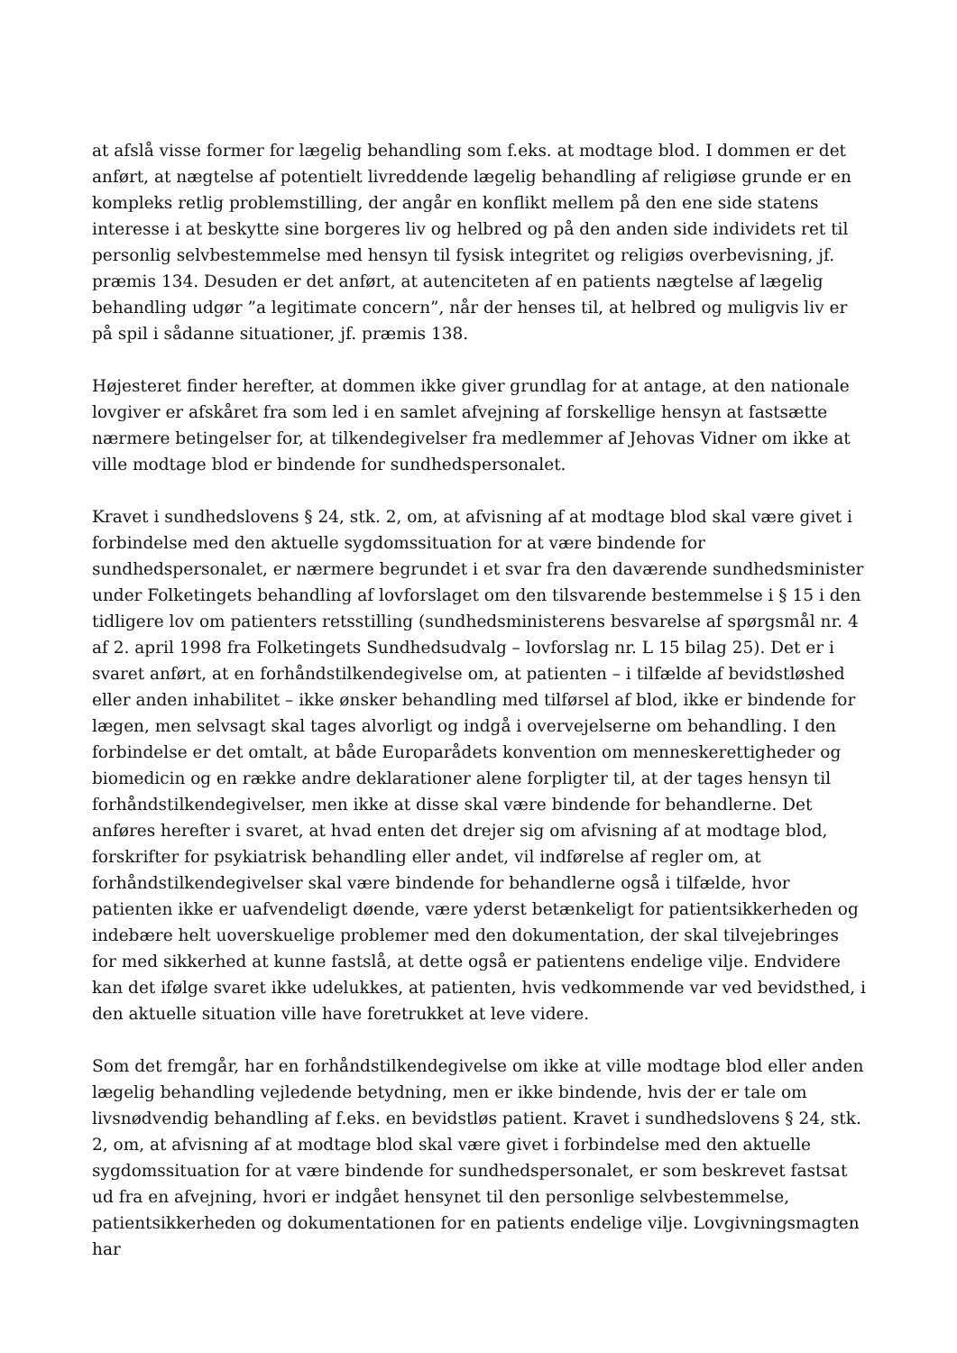at afslå visse former for lægelig behandling som f.eks. at modtage blod. I dommen er det anført, at nægtelse af potentielt livreddende lægelig behandling af religiøse grunde er en kompleks retlig problemstilling, der angår en konflikt mellem på den ene side statens interesse i at beskytte sine borgeres liv og helbred og på den anden side individets ret til personlig selvbestemmelse med hensyn til fysisk integritet og religiøs overbevisning, jf. præmis 134. Desuden er det anført, at autenciteten af en patients nægtelse af lægelig behandling udgør ”a legitimate concern”, når der henses til, at helbred og muligvis liv er på spil i sådanne situationer, jf. præmis 138.
Højesteret finder herefter, at dommen ikke giver grundlag for at antage, at den nationale lovgiver er afskåret fra som led i en samlet afvejning af forskellige hensyn at fastsætte nærmere betingelser for, at tilkendegivelser fra medlemmer af Jehovas Vidner om ikke at ville modtage blod er bindende for sundhedspersonalet.
Kravet i sundhedslovens § 24, stk. 2, om, at afvisning af at modtage blod skal være givet i forbindelse med den aktuelle sygdomssituation for at være bindende for sundhedspersonalet, er nærmere begrundet i et svar fra den daværende sundhedsminister under Folketingets behandling af lovforslaget om den tilsvarende bestemmelse i § 15 i den tidligere lov om patienters retsstilling (sundhedsministerens besvarelse af spørgsmål nr. 4 af 2. april 1998 fra Folketingets Sundhedsudvalg – lovforslag nr. L 15 bilag 25). Det er i svaret anført, at en forhåndstilkendegivelse om, at patienten – i tilfælde af bevidstløshed eller anden inhabilitet – ikke ønsker behandling med tilførsel af blod, ikke er bindende for lægen, men selvsagt skal tages alvorligt og indgå i overvejelserne om behandling. I den forbindelse er det omtalt, at både Europarådets konvention om menneskerettigheder og biomedicin og en række andre deklarationer alene forpligter til, at der tages hensyn til forhåndstilkendegivelser, men ikke at disse skal være bindende for behandlerne. Det anføres herefter i svaret, at hvad enten det drejer sig om afvisning af at modtage blod, forskrifter for psykiatrisk behandling eller andet, vil indførelse af regler om, at forhåndstilkendegivelser skal være bindende for behandlerne også i tilfælde, hvor patienten ikke er uafvendeligt døende, være yderst betænkeligt for patientsikkerheden og indebære helt uoverskuelige problemer med den dokumentation, der skal tilvejebringes for med sikkerhed at kunne fastslå, at dette også er patientens endelige vilje. Endvidere kan det ifølge svaret ikke udelukkes, at patienten, hvis vedkommende var ved bevidsthed, i den aktuelle situation ville have foretrukket at leve videre.
Som det fremgår, har en forhåndstilkendegivelse om ikke at ville modtage blod eller anden lægelig behandling vejledende betydning, men er ikke bindende, hvis der er tale om livsnødvendig behandling af f.eks. en bevidstløs patient. Kravet i sundhedslovens § 24, stk. 2, om, at afvisning af at modtage blod skal være givet i forbindelse med den aktuelle sygdomssituation for at være bindende for sundhedspersonalet, er som beskrevet fastsat ud fra en afvejning, hvori er indgået hensynet til den personlige selvbestemmelse, patientsikkerheden og dokumentationen for en patients endelige vilje. Lovgivningsmagten har